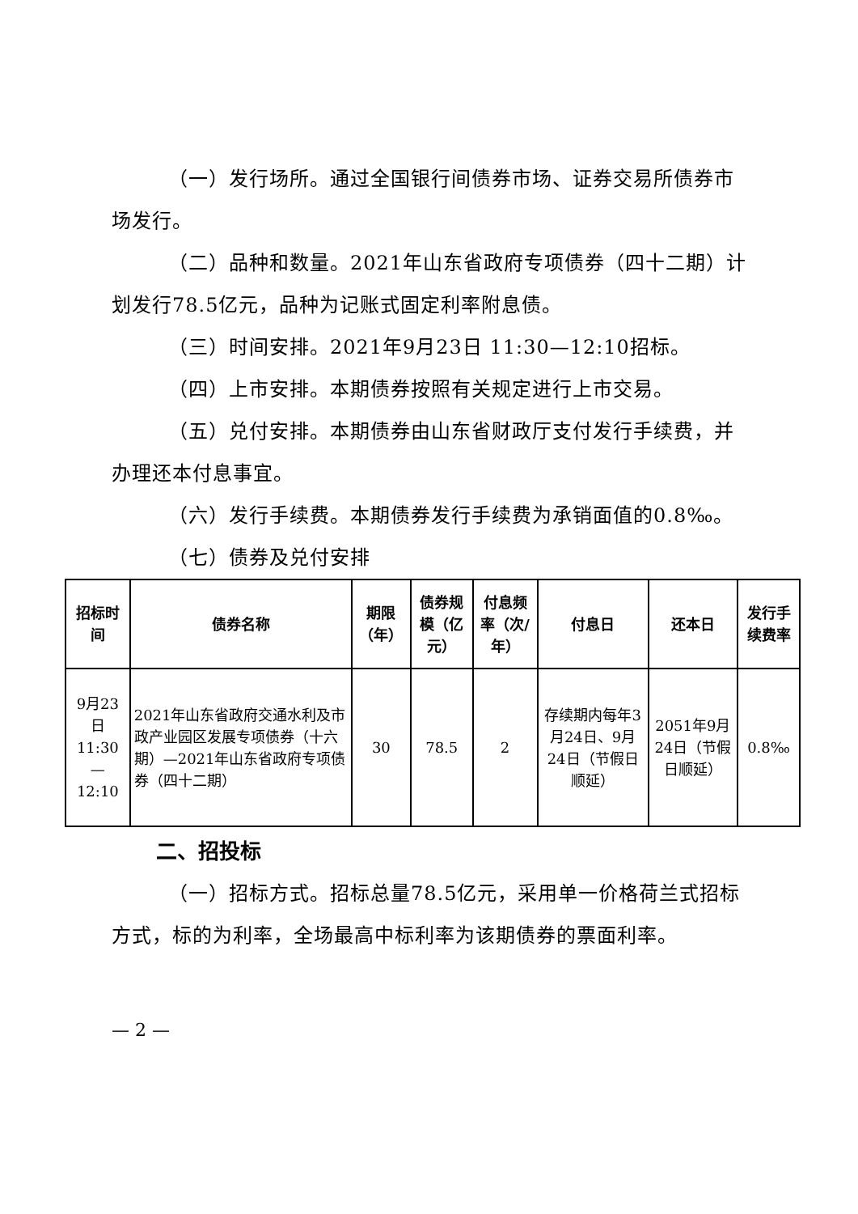（一）发行场所。通过全国银行间债券市场、证券交易所债券市场发行。
（二）品种和数量。2021年山东省政府专项债券（四十二期）计划发行78.5亿元，品种为记账式固定利率附息债。
（三）时间安排。2021年9月23日 11:30—12:10招标。
（四）上市安排。本期债券按照有关规定进行上市交易。
（五）兑付安排。本期债券由山东省财政厅支付发行手续费，并办理还本付息事宜。
（六）发行手续费。本期债券发行手续费为承销面值的0.8‰。
（七）债券及兑付安排
| 招标时间 | 债券名称 | 期限（年） | 债券规模（亿元） | 付息频率（次/年） | 付息日 | 还本日 | 发行手续费率 |
| --- | --- | --- | --- | --- | --- | --- | --- |
| 9月23日 11:30—12:10 | 2021年山东省政府交通水利及市政产业园区发展专项债券（十六期）—2021年山东省政府专项债券（四十二期） | 30 | 78.5 | 2 | 存续期内每年3月24日、9月24日（节假日顺延） | 2051年9月24日（节假日顺延） | 0.8‰ |
二、招投标
（一）招标方式。招标总量78.5亿元，采用单一价格荷兰式招标方式，标的为利率，全场最高中标利率为该期债券的票面利率。
— 2 —